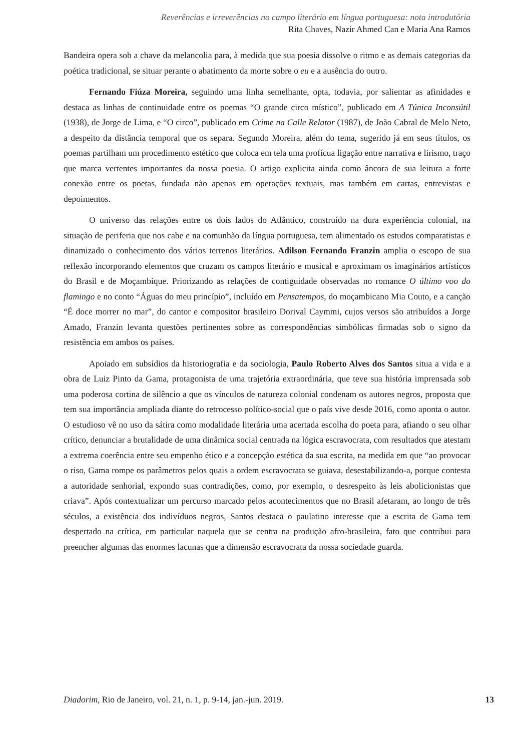Reverências e irreverências no campo literário em língua portuguesa: nota introdutória
Rita Chaves, Nazir Ahmed Can e Maria Ana Ramos
Bandeira opera sob a chave da melancolia para, à medida que sua poesia dissolve o ritmo e as demais categorias da poética tradicional, se situar perante o abatimento da morte sobre o eu e a ausência do outro.
Fernando Fiúza Moreira, seguindo uma linha semelhante, opta, todavia, por salientar as afinidades e destaca as linhas de continuidade entre os poemas “O grande circo místico”, publicado em A Túnica Inconsútil (1938), de Jorge de Lima, e “O circo”, publicado em Crime na Calle Relator (1987), de João Cabral de Melo Neto, a despeito da distância temporal que os separa. Segundo Moreira, além do tema, sugerido já em seus títulos, os poemas partilham um procedimento estético que coloca em tela uma profícua ligação entre narrativa e lirismo, traço que marca vertentes importantes da nossa poesia. O artigo explicita ainda como âncora de sua leitura a forte conexão entre os poetas, fundada não apenas em operações textuais, mas também em cartas, entrevistas e depoimentos.
O universo das relações entre os dois lados do Atlântico, construído na dura experiência colonial, na situação de periferia que nos cabe e na comunhão da língua portuguesa, tem alimentado os estudos comparatistas e dinamizado o conhecimento dos vários terrenos literários. Adilson Fernando Franzin amplia o escopo de sua reflexão incorporando elementos que cruzam os campos literário e musical e aproximam os imaginários artísticos do Brasil e de Moçambique. Priorizando as relações de contiguidade observadas no romance O último voo do flamingo e no conto “Águas do meu princípio”, incluído em Pensatempos, do moçambicano Mia Couto, e a canção “É doce morrer no mar”, do cantor e compositor brasileiro Dorival Caymmi, cujos versos são atribuídos a Jorge Amado, Franzin levanta questões pertinentes sobre as correspondências simbólicas firmadas sob o signo da resistência em ambos os países.
Apoiado em subsídios da historiografia e da sociologia, Paulo Roberto Alves dos Santos situa a vida e a obra de Luiz Pinto da Gama, protagonista de uma trajetória extraordinária, que teve sua história imprensada sob uma poderosa cortina de silêncio a que os vínculos de natureza colonial condenam os autores negros, proposta que tem sua importância ampliada diante do retrocesso político-social que o país vive desde 2016, como aponta o autor. O estudioso vê no uso da sátira como modalidade literária uma acertada escolha do poeta para, afiando o seu olhar crítico, denunciar a brutalidade de uma dinâmica social centrada na lógica escravocrata, com resultados que atestam a extrema coerência entre seu empenho ético e a concepção estética da sua escrita, na medida em que “ao provocar o riso, Gama rompe os parâmetros pelos quais a ordem escravocrata se guiava, desestabilizando-a, porque contesta a autoridade senhorial, expondo suas contradições, como, por exemplo, o desrespeito às leis abolicionistas que criava”. Após contextualizar um percurso marcado pelos acontecimentos que no Brasil afetaram, ao longo de três séculos, a existência dos indivíduos negros, Santos destaca o paulatino interesse que a escrita de Gama tem despertado na crítica, em particular naquela que se centra na produção afro-brasileira, fato que contribui para preencher algumas das enormes lacunas que a dimensão escravocrata da nossa sociedade guarda.
Diadorim, Rio de Janeiro, vol. 21, n. 1, p. 9-14, jan.-jun. 2019. 13